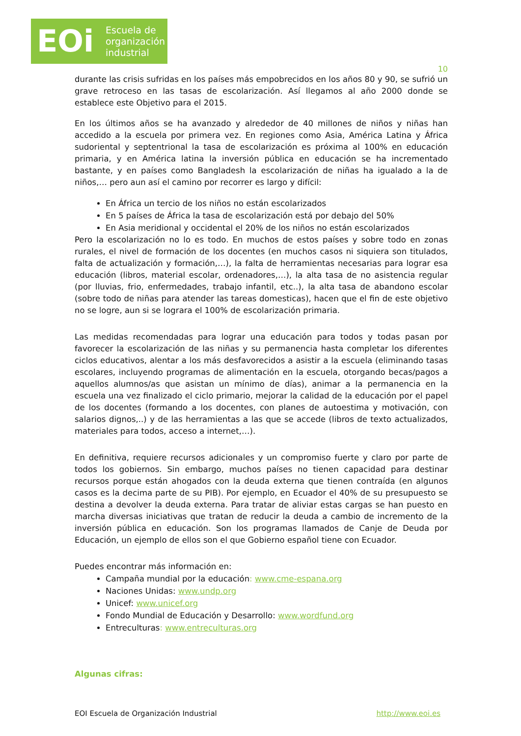EOi
Escuela de
organización
industrial
10
durante las crisis sufridas en los países más empobrecidos en los años 80 y 90, se sufrió un grave retroceso en las tasas de escolarización. Así llegamos al año 2000 donde se establece este Objetivo para el 2015.
En los últimos años se ha avanzado y alrededor de 40 millones de niños y niñas han accedido a la escuela por primera vez. En regiones como Asia, América Latina y África sudoriental y septentrional la tasa de escolarización es próxima al 100% en educación primaria, y en América latina la inversión pública en educación se ha incrementado bastante, y en países como Bangladesh la escolarización de niñas ha igualado a la de niños,… pero aun así el camino por recorrer es largo y difícil:
En África un tercio de los niños no están escolarizados
En 5 países de África la tasa de escolarización está por debajo del 50%
En Asia meridional y occidental el 20% de los niños no están escolarizados
Pero la escolarización no lo es todo. En muchos de estos países y sobre todo en zonas rurales, el nivel de formación de los docentes (en muchos casos ni siquiera son titulados, falta de actualización y formación,…), la falta de herramientas necesarias para lograr esa educación (libros, material escolar, ordenadores,…), la alta tasa de no asistencia regular (por lluvias, frio, enfermedades, trabajo infantil, etc..), la alta tasa de abandono escolar (sobre todo de niñas para atender las tareas domesticas), hacen que el fin de este objetivo no se logre, aun si se lograra el 100% de escolarización primaria.
Las medidas recomendadas para lograr una educación para todos y todas pasan por favorecer la escolarización de las niñas y su permanencia hasta completar los diferentes ciclos educativos, alentar a los más desfavorecidos a asistir a la escuela (eliminando tasas escolares, incluyendo programas de alimentación en la escuela, otorgando becas/pagos a aquellos alumnos/as que asistan un mínimo de días), animar a la permanencia en la escuela una vez finalizado el ciclo primario, mejorar la calidad de la educación por el papel de los docentes (formando a los docentes, con planes de autoestima y motivación, con salarios dignos,..) y de las herramientas a las que se accede (libros de texto actualizados, materiales para todos, acceso a internet,…).
En definitiva, requiere recursos adicionales y un compromiso fuerte y claro por parte de todos los gobiernos. Sin embargo, muchos países no tienen capacidad para destinar recursos porque están ahogados con la deuda externa que tienen contraída (en algunos casos es la decima parte de su PIB). Por ejemplo, en Ecuador el 40% de su presupuesto se destina a devolver la deuda externa. Para tratar de aliviar estas cargas se han puesto en marcha diversas iniciativas que tratan de reducir la deuda a cambio de incremento de la inversión pública en educación. Son los programas llamados de Canje de Deuda por Educación, un ejemplo de ellos son el que Gobierno español tiene con Ecuador.
Puedes encontrar más información en:
Campaña mundial por la educación: www.cme-espana.org
Naciones Unidas: www.undp.org
Unicef: www.unicef.org
Fondo Mundial de Educación y Desarrollo: www.wordfund.org
Entreculturas: www.entreculturas.org
Algunas cifras:
EOI Escuela de Organización Industrial http://www.eoi.es